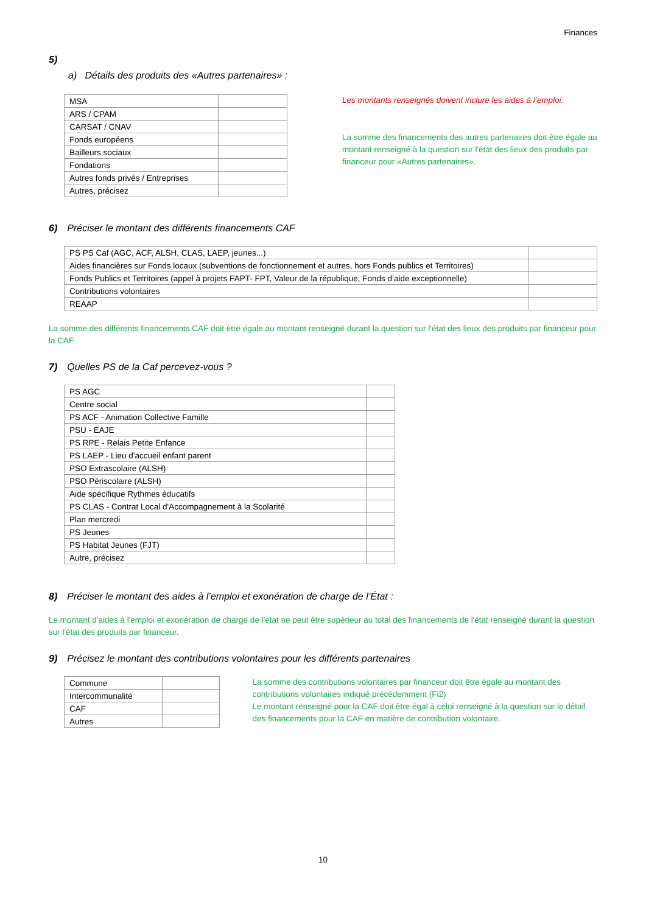Finances
5)
a) Détails des produits des «Autres partenaires» :
| MSA | |
| ARS / CPAM | |
| CARSAT / CNAV | |
| Fonds européens | |
| Bailleurs sociaux | |
| Fondations | |
| Autres fonds privés / Entreprises | |
| Autres, précisez | |
Les montants renseignés doivent inclure les aides à l’emploi.
La somme des financements des autres partenaires doit être égale au montant renseigné à la question sur l'état des lieux des produits par financeur pour «Autres partenaires».
6) Préciser le montant des différents financements CAF
| PS PS Caf (AGC, ACF, ALSH, CLAS, LAEP, jeunes...) | |
| Aides financières sur Fonds locaux (subventions de fonctionnement et autres, hors Fonds publics et Territoires) | |
| Fonds Publics et Territoires (appel à projets FAPT- FPT, Valeur de la république, Fonds d’aide exceptionnelle) | |
| Contributions volontaires | |
| REAAP | |
La somme des différents financements CAF doit être égale au montant renseigné durant la question sur l'état des lieux des produits par financeur pour la CAF.
7) Quelles PS de la Caf percevez-vous ?
| PS AGC | |
| Centre social | |
| PS ACF - Animation Collective Famille | |
| PSU - EAJE | |
| PS RPE - Relais Petite Enfance | |
| PS LAEP - Lieu d'accueil enfant parent | |
| PSO Extrascolaire (ALSH) | |
| PSO Périscolaire (ALSH) | |
| Aide spécifique Rythmes éducatifs | |
| PS CLAS - Contrat Local d'Accompagnement à la Scolarité | |
| Plan mercredi | |
| PS Jeunes | |
| PS Habitat Jeunes (FJT) | |
| Autre, précisez | |
8) Préciser le montant des aides à l’emploi et exonération de charge de l’État :
Le montant d'aides à l'emploi et exonération de charge de l'état ne peut être supérieur au total des financements de l'état renseigné durant la question sur l'état des produits par financeur.
9) Précisez le montant des contributions volontaires pour les différents partenaires
| Commune | |
| Intercommunalité | |
| CAF | |
| Autres | |
La somme des contributions volontaires par financeur doit être égale au montant des contributions volontaires indiqué précédemment (Fi2)
Le montant renseigné pour la CAF doit être égal à celui renseigné à la question sur le détail des financements pour la CAF en matière de contribution volontaire.
10